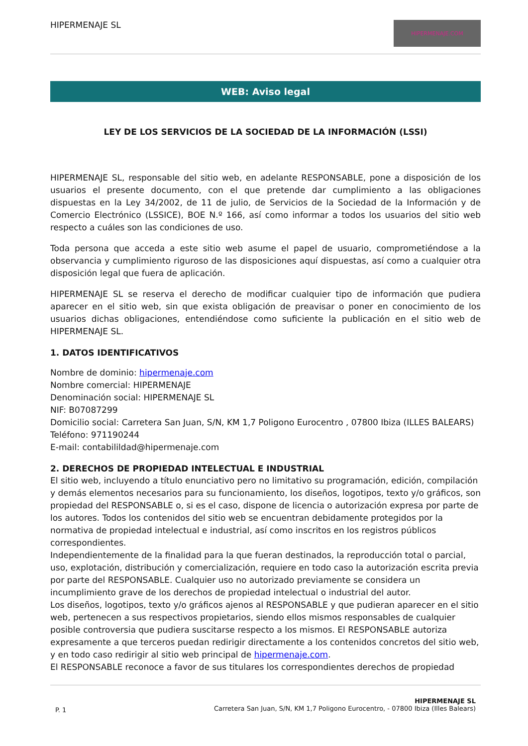HIPERMENAJE SL
HIPERMENAJE.COM
WEB: Aviso legal
LEY DE LOS SERVICIOS DE LA SOCIEDAD DE LA INFORMACIÓN (LSSI)
HIPERMENAJE SL, responsable del sitio web, en adelante RESPONSABLE, pone a disposición de los usuarios el presente documento, con el que pretende dar cumplimiento a las obligaciones dispuestas en la Ley 34/2002, de 11 de julio, de Servicios de la Sociedad de la Información y de Comercio Electrónico (LSSICE), BOE N.º 166, así como informar a todos los usuarios del sitio web respecto a cuáles son las condiciones de uso.
Toda persona que acceda a este sitio web asume el papel de usuario, comprometiéndose a la observancia y cumplimiento riguroso de las disposiciones aquí dispuestas, así como a cualquier otra disposición legal que fuera de aplicación.
HIPERMENAJE SL se reserva el derecho de modificar cualquier tipo de información que pudiera aparecer en el sitio web, sin que exista obligación de preavisar o poner en conocimiento de los usuarios dichas obligaciones, entendiéndose como suficiente la publicación en el sitio web de HIPERMENAJE SL.
1. DATOS IDENTIFICATIVOS
Nombre de dominio: hipermenaje.com
Nombre comercial: HIPERMENAJE
Denominación social: HIPERMENAJE SL
NIF: B07087299
Domicilio social: Carretera San Juan, S/N, KM 1,7 Poligono Eurocentro , 07800 Ibiza (ILLES BALEARS)
Teléfono: 971190244
E-mail: contabilildad@hipermenaje.com
2. DERECHOS DE PROPIEDAD INTELECTUAL E INDUSTRIAL
El sitio web, incluyendo a título enunciativo pero no limitativo su programación, edición, compilación y demás elementos necesarios para su funcionamiento, los diseños, logotipos, texto y/o gráficos, son propiedad del RESPONSABLE o, si es el caso, dispone de licencia o autorización expresa por parte de los autores. Todos los contenidos del sitio web se encuentran debidamente protegidos por la normativa de propiedad intelectual e industrial, así como inscritos en los registros públicos correspondientes.
Independientemente de la finalidad para la que fueran destinados, la reproducción total o parcial, uso, explotación, distribución y comercialización, requiere en todo caso la autorización escrita previa por parte del RESPONSABLE. Cualquier uso no autorizado previamente se considera un incumplimiento grave de los derechos de propiedad intelectual o industrial del autor.
Los diseños, logotipos, texto y/o gráficos ajenos al RESPONSABLE y que pudieran aparecer en el sitio web, pertenecen a sus respectivos propietarios, siendo ellos mismos responsables de cualquier posible controversia que pudiera suscitarse respecto a los mismos. El RESPONSABLE autoriza expresamente a que terceros puedan redirigir directamente a los contenidos concretos del sitio web, y en todo caso redirigir al sitio web principal de hipermenaje.com.
El RESPONSABLE reconoce a favor de sus titulares los correspondientes derechos de propiedad
P. 1
HIPERMENAJE SL
Carretera San Juan, S/N, KM 1,7 Poligono Eurocentro, - 07800 Ibiza (Illes Balears)